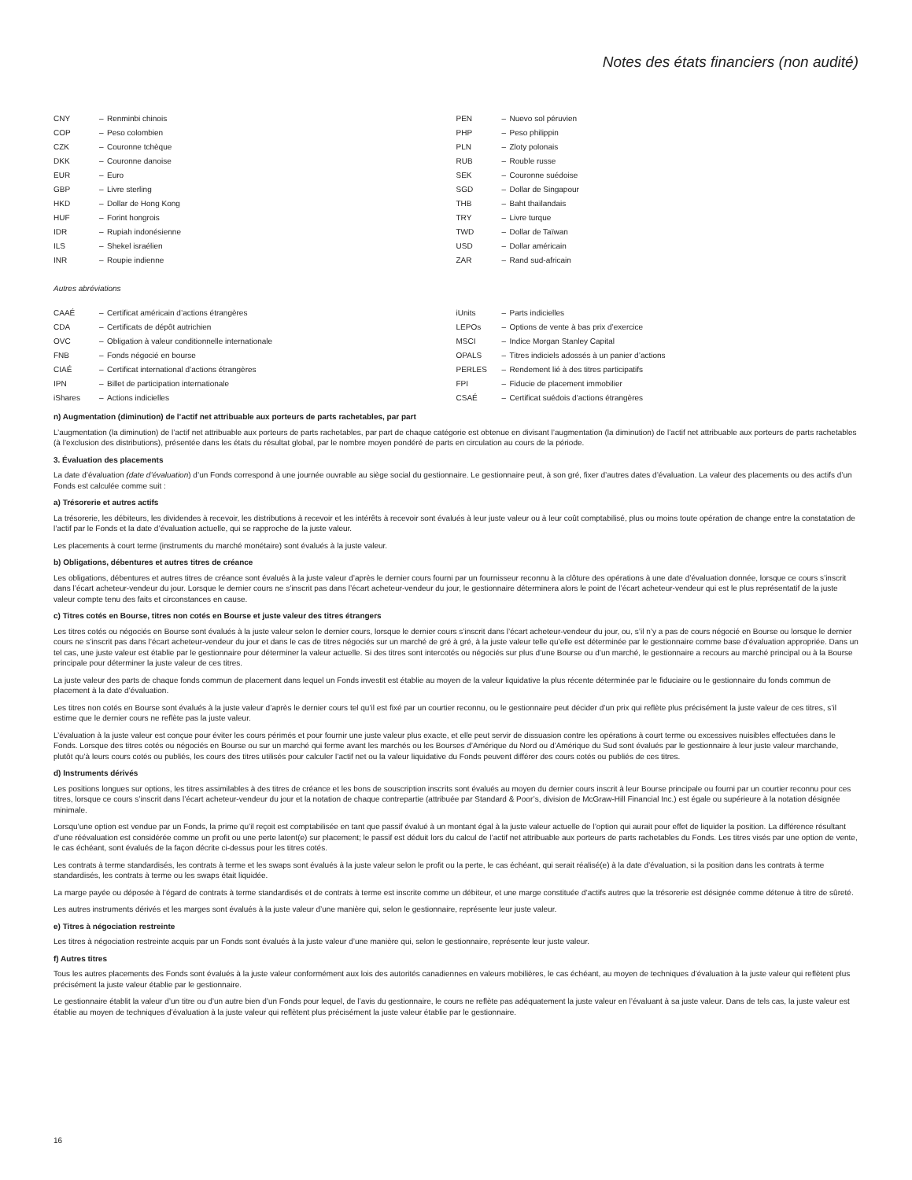Notes des états financiers (non audité)
| CNY | – | Renminbi chinois |
| COP | – | Peso colombien |
| CZK | – | Couronne tchèque |
| DKK | – | Couronne danoise |
| EUR | – | Euro |
| GBP | – | Livre sterling |
| HKD | – | Dollar de Hong Kong |
| HUF | – | Forint hongrois |
| IDR | – | Rupiah indonésienne |
| ILS | – | Shekel israélien |
| INR | – | Roupie indienne |
| PEN | – | Nuevo sol péruvien |
| PHP | – | Peso philippin |
| PLN | – | Zloty polonais |
| RUB | – | Rouble russe |
| SEK | – | Couronne suédoise |
| SGD | – | Dollar de Singapour |
| THB | – | Baht thaïlandais |
| TRY | – | Livre turque |
| TWD | – | Dollar de Taïwan |
| USD | – | Dollar américain |
| ZAR | – | Rand sud-africain |
Autres abréviations
| CAAÉ | – | Certificat américain d’actions étrangères |
| CDA | – | Certificats de dépôt autrichien |
| OVC | – | Obligation à valeur conditionnelle internationale |
| FNB | – | Fonds négocié en bourse |
| CIAÉ | – | Certificat international d’actions étrangères |
| IPN | – | Billet de participation internationale |
| iShares | – | Actions indicielles |
| iUnits | – | Parts indicielles |
| LEPOs | – | Options de vente à bas prix d’exercice |
| MSCI | – | Indice Morgan Stanley Capital |
| OPALS | – | Titres indiciels adossés à un panier d’actions |
| PERLES | – | Rendement lié à des titres participatifs |
| FPI | – | Fiducie de placement immobilier |
| CSAÉ | – | Certificat suédois d’actions étrangères |
n) Augmentation (diminution) de l’actif net attribuable aux porteurs de parts rachetables, par part
L’augmentation (la diminution) de l’actif net attribuable aux porteurs de parts rachetables, par part de chaque catégorie est obtenue en divisant l’augmentation (la diminution) de l’actif net attribuable aux porteurs de parts rachetables (à l’exclusion des distributions), présentée dans les états du résultat global, par le nombre moyen pondéré de parts en circulation au cours de la période.
3. Évaluation des placements
La date d’évaluation (date d’évaluation) d’un Fonds correspond à une journée ouvrable au siège social du gestionnaire. Le gestionnaire peut, à son gré, fixer d’autres dates d’évaluation. La valeur des placements ou des actifs d’un Fonds est calculée comme suit :
a) Trésorerie et autres actifs
La trésorerie, les débiteurs, les dividendes à recevoir, les distributions à recevoir et les intérêts à recevoir sont évalués à leur juste valeur ou à leur coût comptabilisé, plus ou moins toute opération de change entre la constatation de l’actif par le Fonds et la date d’évaluation actuelle, qui se rapproche de la juste valeur.
Les placements à court terme (instruments du marché monétaire) sont évalués à la juste valeur.
b) Obligations, débentures et autres titres de créance
Les obligations, débentures et autres titres de créance sont évalués à la juste valeur d’après le dernier cours fourni par un fournisseur reconnu à la clôture des opérations à une date d’évaluation donnée, lorsque ce cours s’inscrit dans l’écart acheteur-vendeur du jour. Lorsque le dernier cours ne s’inscrit pas dans l’écart acheteur-vendeur du jour, le gestionnaire déterminera alors le point de l’écart acheteur-vendeur qui est le plus représentatif de la juste valeur compte tenu des faits et circonstances en cause.
c) Titres cotés en Bourse, titres non cotés en Bourse et juste valeur des titres étrangers
Les titres cotés ou négociés en Bourse sont évalués à la juste valeur selon le dernier cours, lorsque le dernier cours s’inscrit dans l’écart acheteur-vendeur du jour, ou, s’il n’y a pas de cours négocié en Bourse ou lorsque le dernier cours ne s’inscrit pas dans l’écart acheteur-vendeur du jour et dans le cas de titres négociés sur un marché de gré à gré, à la juste valeur telle qu’elle est déterminée par le gestionnaire comme base d’évaluation appropriée. Dans un tel cas, une juste valeur est établie par le gestionnaire pour déterminer la valeur actuelle. Si des titres sont intercotés ou négociés sur plus d’une Bourse ou d’un marché, le gestionnaire a recours au marché principal ou à la Bourse principale pour déterminer la juste valeur de ces titres.
La juste valeur des parts de chaque fonds commun de placement dans lequel un Fonds investit est établie au moyen de la valeur liquidative la plus récente déterminée par le fiduciaire ou le gestionnaire du fonds commun de placement à la date d’évaluation.
Les titres non cotés en Bourse sont évalués à la juste valeur d’après le dernier cours tel qu’il est fixé par un courtier reconnu, ou le gestionnaire peut décider d’un prix qui reflète plus précisément la juste valeur de ces titres, s’il estime que le dernier cours ne reflète pas la juste valeur.
L’évaluation à la juste valeur est conçue pour éviter les cours périmés et pour fournir une juste valeur plus exacte, et elle peut servir de dissuasion contre les opérations à court terme ou excessives nuisibles effectuées dans le Fonds. Lorsque des titres cotés ou négociés en Bourse ou sur un marché qui ferme avant les marchés ou les Bourses d’Amérique du Nord ou d’Amérique du Sud sont évalués par le gestionnaire à leur juste valeur marchande, plutôt qu’à leurs cours cotés ou publiés, les cours des titres utilisés pour calculer l’actif net ou la valeur liquidative du Fonds peuvent différer des cours cotés ou publiés de ces titres.
d) Instruments dérivés
Les positions longues sur options, les titres assimilables à des titres de créance et les bons de souscription inscrits sont évalués au moyen du dernier cours inscrit à leur Bourse principale ou fourni par un courtier reconnu pour ces titres, lorsque ce cours s’inscrit dans l’écart acheteur-vendeur du jour et la notation de chaque contrepartie (attribuée par Standard & Poor’s, division de McGraw-Hill Financial Inc.) est égale ou supérieure à la notation désignée minimale.
Lorsqu’une option est vendue par un Fonds, la prime qu’il reçoit est comptabilisée en tant que passif évalué à un montant égal à la juste valeur actuelle de l’option qui aurait pour effet de liquider la position. La différence résultant d’une réévaluation est considérée comme un profit ou une perte latent(e) sur placement; le passif est déduit lors du calcul de l’actif net attribuable aux porteurs de parts rachetables du Fonds. Les titres visés par une option de vente, le cas échéant, sont évalués de la façon décrite ci-dessus pour les titres cotés.
Les contrats à terme standardisés, les contrats à terme et les swaps sont évalués à la juste valeur selon le profit ou la perte, le cas échéant, qui serait réalisé(e) à la date d’évaluation, si la position dans les contrats à terme standardisés, les contrats à terme ou les swaps était liquidée.
La marge payée ou déposée à l’égard de contrats à terme standardisés et de contrats à terme est inscrite comme un débiteur, et une marge constituée d’actifs autres que la trésorerie est désignée comme détenue à titre de sûreté.
Les autres instruments dérivés et les marges sont évalués à la juste valeur d’une manière qui, selon le gestionnaire, représente leur juste valeur.
e) Titres à négociation restreinte
Les titres à négociation restreinte acquis par un Fonds sont évalués à la juste valeur d’une manière qui, selon le gestionnaire, représente leur juste valeur.
f) Autres titres
Tous les autres placements des Fonds sont évalués à la juste valeur conformément aux lois des autorités canadiennes en valeurs mobilières, le cas échéant, au moyen de techniques d’évaluation à la juste valeur qui reflètent plus précisément la juste valeur établie par le gestionnaire.
Le gestionnaire établit la valeur d’un titre ou d’un autre bien d’un Fonds pour lequel, de l’avis du gestionnaire, le cours ne reflète pas adéquatement la juste valeur en l’évaluant à sa juste valeur. Dans de tels cas, la juste valeur est établie au moyen de techniques d’évaluation à la juste valeur qui reflètent plus précisément la juste valeur établie par le gestionnaire.
16